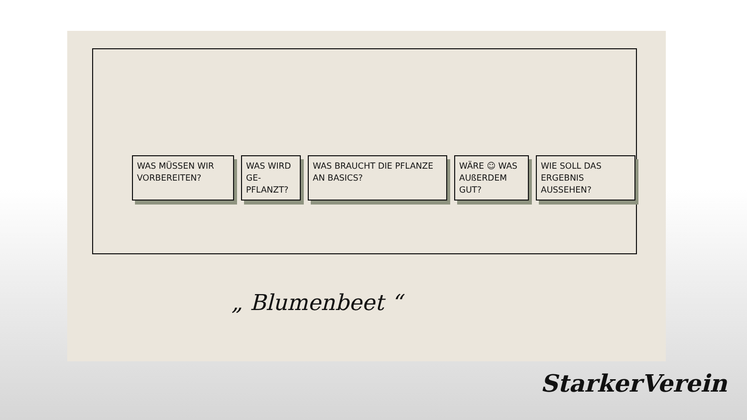WAS MÜSSEN WIR VORBEREITEN?
WAS WIRD GE-PFLANZT?
WAS BRAUCHT DIE PFLANZE AN BASICS?
WÄRE ☺ WAS AUßERDEM GUT?
WIE SOLL DAS ERGEBNIS AUSSEHEN?
„ Blumenbeet “
StarkerVerein